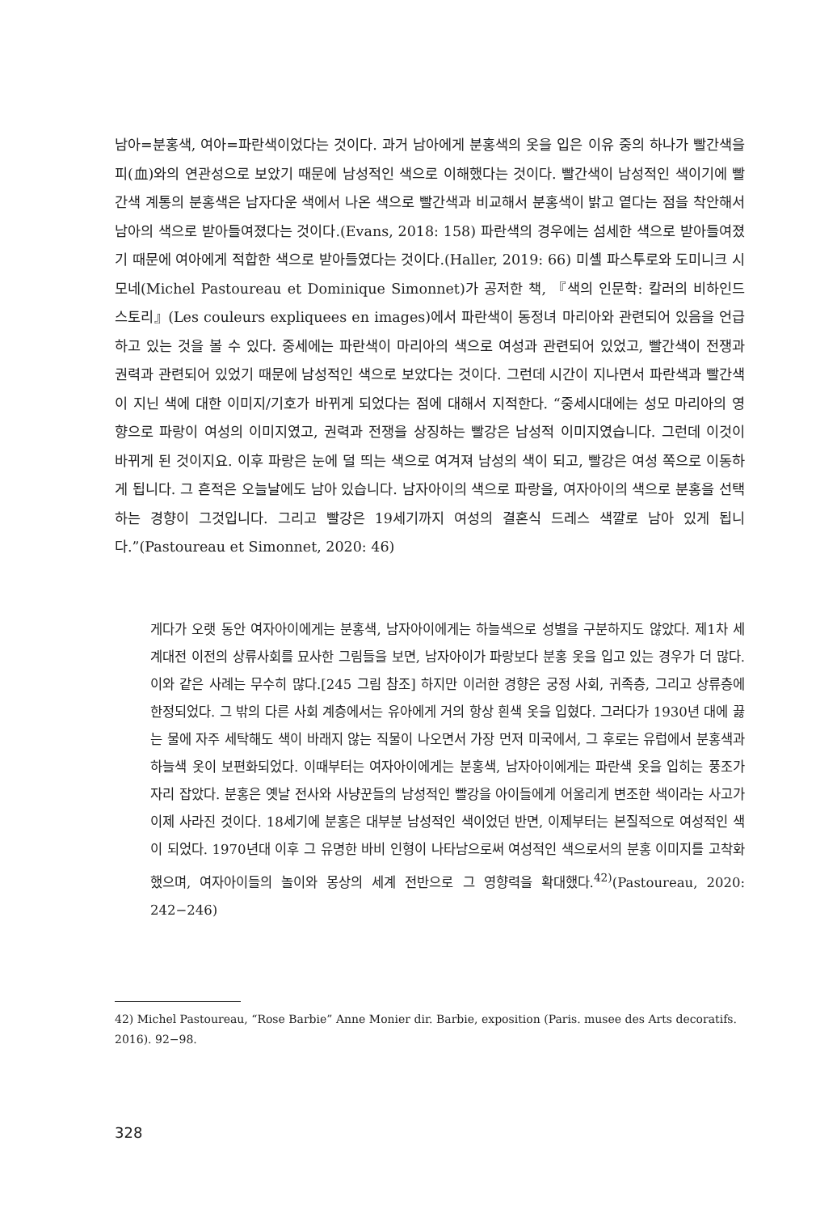남아=분홍색, 여아=파란색이었다는 것이다. 과거 남아에게 분홍색의 옷을 입은 이유 중의 하나가 빨간색을 피(血)와의 연관성으로 보았기 때문에 남성적인 색으로 이해했다는 것이다. 빨간색이 남성적인 색이기에 빨간색 계통의 분홍색은 남자다운 색에서 나온 색으로 빨간색과 비교해서 분홍색이 밝고 옅다는 점을 착안해서 남아의 색으로 받아들여졌다는 것이다.(Evans, 2018: 158) 파란색의 경우에는 섬세한 색으로 받아들여졌기 때문에 여아에게 적합한 색으로 받아들였다는 것이다.(Haller, 2019: 66) 미셸 파스투로와 도미니크 시모네(Michel Pastoureau et Dominique Simonnet)가 공저한 책, 『색의 인문학: 칼러의 비하인드 스토리』(Les couleurs expliquees en images)에서 파란색이 동정녀 마리아와 관련되어 있음을 언급하고 있는 것을 볼 수 있다. 중세에는 파란색이 마리아의 색으로 여성과 관련되어 있었고, 빨간색이 전쟁과 권력과 관련되어 있었기 때문에 남성적인 색으로 보았다는 것이다. 그런데 시간이 지나면서 파란색과 빨간색이 지닌 색에 대한 이미지/기호가 바뀌게 되었다는 점에 대해서 지적한다. “중세시대에는 성모 마리아의 영향으로 파랑이 여성의 이미지였고, 권력과 전쟁을 상징하는 빨강은 남성적 이미지였습니다. 그런데 이것이 바뀌게 된 것이지요. 이후 파랑은 눈에 덜 띄는 색으로 여겨져 남성의 색이 되고, 빨강은 여성 쪽으로 이동하게 됩니다. 그 흔적은 오늘날에도 남아 있습니다. 남자아이의 색으로 파랑을, 여자아이의 색으로 분홍을 선택하는 경향이 그것입니다. 그리고 빨강은 19세기까지 여성의 결혼식 드레스 색깔로 남아 있게 됩니다.”(Pastoureau et Simonnet, 2020: 46)
게다가 오랫 동안 여자아이에게는 분홍색, 남자아이에게는 하늘색으로 성별을 구분하지도 않았다. 제1차 세계대전 이전의 상류사회를 묘사한 그림들을 보면, 남자아이가 파랑보다 분홍 옷을 입고 있는 경우가 더 많다. 이와 같은 사례는 무수히 많다.[245 그림 참조] 하지만 이러한 경향은 궁정 사회, 귀족층, 그리고 상류층에 한정되었다. 그 밖의 다른 사회 계층에서는 유아에게 거의 항상 흰색 옷을 입혔다. 그러다가 1930년 대에 끓는 물에 자주 세탁해도 색이 바래지 않는 직물이 나오면서 가장 먼저 미국에서, 그 후로는 유럽에서 분홍색과 하늘색 옷이 보편화되었다. 이때부터는 여자아이에게는 분홍색, 남자아이에게는 파란색 옷을 입히는 풍조가 자리 잡았다. 분홍은 옛날 전사와 사냥꾼들의 남성적인 빨강을 아이들에게 어울리게 변조한 색이라는 사고가 이제 사라진 것이다. 18세기에 분홍은 대부분 남성적인 색이었던 반면, 이제부터는 본질적으로 여성적인 색이 되었다. 1970년대 이후 그 유명한 바비 인형이 나타남으로써 여성적인 색으로서의 분홍 이미지를 고착화했으며, 여자아이들의 놀이와 몽상의 세계 전반으로 그 영향력을 확대했다.<sup>42)</sup>(Pastoureau, 2020: 242−246)
42) Michel Pastoureau, “Rose Barbie” Anne Monier dir. Barbie, exposition (Paris. musee des Arts decoratifs. 2016). 92−98.
328